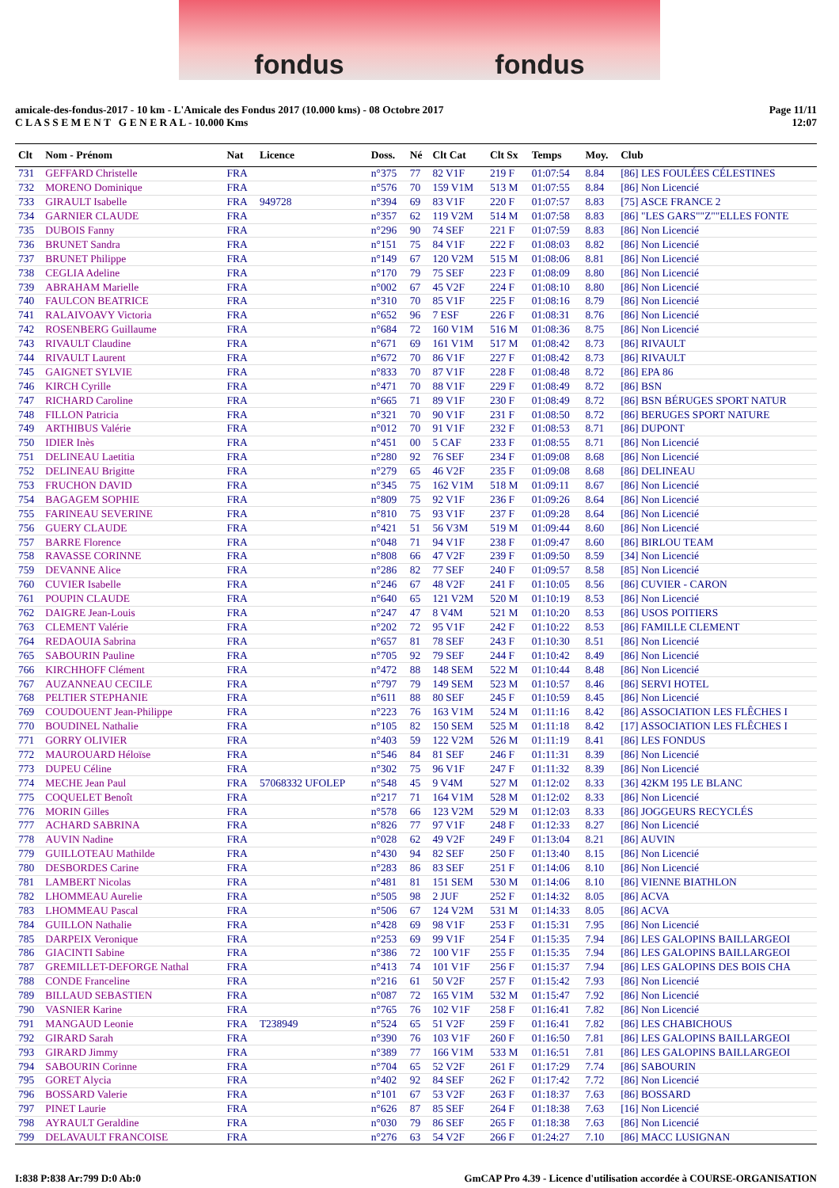fondus fondus
amicale-des-fondus-2017 - 10 km - L'Amicale des Fondus 2017 (10.000 kms) - 08 Octobre 2017
C L A S S E M E N T G E N E R A L - 10.000 Kms
Page 11/11
12:07
| Clt | Nom - Prénom | Nat | Licence | Doss. | Né | Clt Cat | Clt Sx | Temps | Moy. | Club |
| --- | --- | --- | --- | --- | --- | --- | --- | --- | --- | --- |
| 731 | GEFFARD Christelle | FRA | | n°375 | 77 | 82 V1F | 219 F | 01:07:54 | 8.84 | [86] LES FOULÉES CÉLESTINES |
| 732 | MORENO Dominique | FRA | | n°576 | 70 | 159 V1M | 513 M | 01:07:55 | 8.84 | [86] Non Licencié |
| 733 | GIRAULT Isabelle | FRA | 949728 | n°394 | 69 | 83 V1F | 220 F | 01:07:57 | 8.83 | [75] ASCE FRANCE 2 |
| 734 | GARNIER CLAUDE | FRA | | n°357 | 62 | 119 V2M | 514 M | 01:07:58 | 8.83 | [86] "LES GARS""Z""ELLES FONTE |
| 735 | DUBOIS Fanny | FRA | | n°296 | 90 | 74 SEF | 221 F | 01:07:59 | 8.83 | [86] Non Licencié |
| 736 | BRUNET Sandra | FRA | | n°151 | 75 | 84 V1F | 222 F | 01:08:03 | 8.82 | [86] Non Licencié |
| 737 | BRUNET Philippe | FRA | | n°149 | 67 | 120 V2M | 515 M | 01:08:06 | 8.81 | [86] Non Licencié |
| 738 | CEGLIA Adeline | FRA | | n°170 | 79 | 75 SEF | 223 F | 01:08:09 | 8.80 | [86] Non Licencié |
| 739 | ABRAHAM Marielle | FRA | | n°002 | 67 | 45 V2F | 224 F | 01:08:10 | 8.80 | [86] Non Licencié |
| 740 | FAULCON BEATRICE | FRA | | n°310 | 70 | 85 V1F | 225 F | 01:08:16 | 8.79 | [86] Non Licencié |
| 741 | RALAIVOAVY Victoria | FRA | | n°652 | 96 | 7 ESF | 226 F | 01:08:31 | 8.76 | [86] Non Licencié |
| 742 | ROSENBERG Guillaume | FRA | | n°684 | 72 | 160 V1M | 516 M | 01:08:36 | 8.75 | [86] Non Licencié |
| 743 | RIVAULT Claudine | FRA | | n°671 | 69 | 161 V1M | 517 M | 01:08:42 | 8.73 | [86] RIVAULT |
| 744 | RIVAULT Laurent | FRA | | n°672 | 70 | 86 V1F | 227 F | 01:08:42 | 8.73 | [86] RIVAULT |
| 745 | GAIGNET SYLVIE | FRA | | n°833 | 70 | 87 V1F | 228 F | 01:08:48 | 8.72 | [86] EPA 86 |
| 746 | KIRCH Cyrille | FRA | | n°471 | 70 | 88 V1F | 229 F | 01:08:49 | 8.72 | [86] BSN |
| 747 | RICHARD Caroline | FRA | | n°665 | 71 | 89 V1F | 230 F | 01:08:49 | 8.72 | [86] BSN BÉRUGES SPORT NATUR |
| 748 | FILLON Patricia | FRA | | n°321 | 70 | 90 V1F | 231 F | 01:08:50 | 8.72 | [86] BERUGES SPORT NATURE |
| 749 | ARTHIBUS Valérie | FRA | | n°012 | 70 | 91 V1F | 232 F | 01:08:53 | 8.71 | [86] DUPONT |
| 750 | IDIER Inès | FRA | | n°451 | 00 | 5 CAF | 233 F | 01:08:55 | 8.71 | [86] Non Licencié |
| 751 | DELINEAU Laetitia | FRA | | n°280 | 92 | 76 SEF | 234 F | 01:09:08 | 8.68 | [86] Non Licencié |
| 752 | DELINEAU Brigitte | FRA | | n°279 | 65 | 46 V2F | 235 F | 01:09:08 | 8.68 | [86] DELINEAU |
| 753 | FRUCHON DAVID | FRA | | n°345 | 75 | 162 V1M | 518 M | 01:09:11 | 8.67 | [86] Non Licencié |
| 754 | BAGAGEM SOPHIE | FRA | | n°809 | 75 | 92 V1F | 236 F | 01:09:26 | 8.64 | [86] Non Licencié |
| 755 | FARINEAU SEVERINE | FRA | | n°810 | 75 | 93 V1F | 237 F | 01:09:28 | 8.64 | [86] Non Licencié |
| 756 | GUERY CLAUDE | FRA | | n°421 | 51 | 56 V3M | 519 M | 01:09:44 | 8.60 | [86] Non Licencié |
| 757 | BARRE Florence | FRA | | n°048 | 71 | 94 V1F | 238 F | 01:09:47 | 8.60 | [86] BIRLOU TEAM |
| 758 | RAVASSE CORINNE | FRA | | n°808 | 66 | 47 V2F | 239 F | 01:09:50 | 8.59 | [34] Non Licencié |
| 759 | DEVANNE Alice | FRA | | n°286 | 82 | 77 SEF | 240 F | 01:09:57 | 8.58 | [85] Non Licencié |
| 760 | CUVIER Isabelle | FRA | | n°246 | 67 | 48 V2F | 241 F | 01:10:05 | 8.56 | [86] CUVIER - CARON |
| 761 | POUPIN CLAUDE | FRA | | n°640 | 65 | 121 V2M | 520 M | 01:10:19 | 8.53 | [86] Non Licencié |
| 762 | DAIGRE Jean-Louis | FRA | | n°247 | 47 | 8 V4M | 521 M | 01:10:20 | 8.53 | [86] USOS POITIERS |
| 763 | CLEMENT Valérie | FRA | | n°202 | 72 | 95 V1F | 242 F | 01:10:22 | 8.53 | [86] FAMILLE CLEMENT |
| 764 | REDAOUIA Sabrina | FRA | | n°657 | 81 | 78 SEF | 243 F | 01:10:30 | 8.51 | [86] Non Licencié |
| 765 | SABOURIN Pauline | FRA | | n°705 | 92 | 79 SEF | 244 F | 01:10:42 | 8.49 | [86] Non Licencié |
| 766 | KIRCHHOFF Clément | FRA | | n°472 | 88 | 148 SEM | 522 M | 01:10:44 | 8.48 | [86] Non Licencié |
| 767 | AUZANNEAU CECILE | FRA | | n°797 | 79 | 149 SEM | 523 M | 01:10:57 | 8.46 | [86] SERVI HOTEL |
| 768 | PELTIER STEPHANIE | FRA | | n°611 | 88 | 80 SEF | 245 F | 01:10:59 | 8.45 | [86] Non Licencié |
| 769 | COUDOUENT Jean-Philippe | FRA | | n°223 | 76 | 163 V1M | 524 M | 01:11:16 | 8.42 | [86] ASSOCIATION LES FLÊCHES I |
| 770 | BOUDINEL Nathalie | FRA | | n°105 | 82 | 150 SEM | 525 M | 01:11:18 | 8.42 | [17] ASSOCIATION LES FLÊCHES I |
| 771 | GORRY OLIVIER | FRA | | n°403 | 59 | 122 V2M | 526 M | 01:11:19 | 8.41 | [86] LES FONDUS |
| 772 | MAUROUARD Héloïse | FRA | | n°546 | 84 | 81 SEF | 246 F | 01:11:31 | 8.39 | [86] Non Licencié |
| 773 | DUPEU Céline | FRA | | n°302 | 75 | 96 V1F | 247 F | 01:11:32 | 8.39 | [86] Non Licencié |
| 774 | MECHE Jean Paul | FRA | 57068332 UFOLEP | n°548 | 45 | 9 V4M | 527 M | 01:12:02 | 8.33 | [36] 42KM 195 LE BLANC |
| 775 | COQUELET Benoît | FRA | | n°217 | 71 | 164 V1M | 528 M | 01:12:02 | 8.33 | [86] Non Licencié |
| 776 | MORIN Gilles | FRA | | n°578 | 66 | 123 V2M | 529 M | 01:12:03 | 8.33 | [86] JOGGEURS RECYCLÉS |
| 777 | ACHARD SABRINA | FRA | | n°826 | 77 | 97 V1F | 248 F | 01:12:33 | 8.27 | [86] Non Licencié |
| 778 | AUVIN Nadine | FRA | | n°028 | 62 | 49 V2F | 249 F | 01:13:04 | 8.21 | [86] AUVIN |
| 779 | GUILLOTEAU Mathilde | FRA | | n°430 | 94 | 82 SEF | 250 F | 01:13:40 | 8.15 | [86] Non Licencié |
| 780 | DESBORDES Carine | FRA | | n°283 | 86 | 83 SEF | 251 F | 01:14:06 | 8.10 | [86] Non Licencié |
| 781 | LAMBERT Nicolas | FRA | | n°481 | 81 | 151 SEM | 530 M | 01:14:06 | 8.10 | [86] VIENNE BIATHLON |
| 782 | LHOMMEAU Aurelie | FRA | | n°505 | 98 | 2 JUF | 252 F | 01:14:32 | 8.05 | [86] ACVA |
| 783 | LHOMMEAU Pascal | FRA | | n°506 | 67 | 124 V2M | 531 M | 01:14:33 | 8.05 | [86] ACVA |
| 784 | GUILLON Nathalie | FRA | | n°428 | 69 | 98 V1F | 253 F | 01:15:31 | 7.95 | [86] Non Licencié |
| 785 | DARPEIX Veronique | FRA | | n°253 | 69 | 99 V1F | 254 F | 01:15:35 | 7.94 | [86] LES GALOPINS BAILLARGEOI |
| 786 | GIACINTI Sabine | FRA | | n°386 | 72 | 100 V1F | 255 F | 01:15:35 | 7.94 | [86] LES GALOPINS BAILLARGEOI |
| 787 | GREMILLET-DEFORGE Nathal | FRA | | n°413 | 74 | 101 V1F | 256 F | 01:15:37 | 7.94 | [86] LES GALOPINS DES BOIS CHA |
| 788 | CONDE Franceline | FRA | | n°216 | 61 | 50 V2F | 257 F | 01:15:42 | 7.93 | [86] Non Licencié |
| 789 | BILLAUD SEBASTIEN | FRA | | n°087 | 72 | 165 V1M | 532 M | 01:15:47 | 7.92 | [86] Non Licencié |
| 790 | VASNIER Karine | FRA | | n°765 | 76 | 102 V1F | 258 F | 01:16:41 | 7.82 | [86] Non Licencié |
| 791 | MANGAUD Leonie | FRA | T238949 | n°524 | 65 | 51 V2F | 259 F | 01:16:41 | 7.82 | [86] LES CHABICHOUS |
| 792 | GIRARD Sarah | FRA | | n°390 | 76 | 103 V1F | 260 F | 01:16:50 | 7.81 | [86] LES GALOPINS BAILLARGEOI |
| 793 | GIRARD Jimmy | FRA | | n°389 | 77 | 166 V1M | 533 M | 01:16:51 | 7.81 | [86] LES GALOPINS BAILLARGEOI |
| 794 | SABOURIN Corinne | FRA | | n°704 | 65 | 52 V2F | 261 F | 01:17:29 | 7.74 | [86] SABOURIN |
| 795 | GORET Alycia | FRA | | n°402 | 92 | 84 SEF | 262 F | 01:17:42 | 7.72 | [86] Non Licencié |
| 796 | BOSSARD Valerie | FRA | | n°101 | 67 | 53 V2F | 263 F | 01:18:37 | 7.63 | [86] BOSSARD |
| 797 | PINET Laurie | FRA | | n°626 | 87 | 85 SEF | 264 F | 01:18:38 | 7.63 | [16] Non Licencié |
| 798 | AYRAULT Geraldine | FRA | | n°030 | 79 | 86 SEF | 265 F | 01:18:38 | 7.63 | [86] Non Licencié |
| 799 | DELAVAULT FRANCOISE | FRA | | n°276 | 63 | 54 V2F | 266 F | 01:24:27 | 7.10 | [86] MACC LUSIGNAN |
I:838 P:838 Ar:799 D:0 Ab:0 GmCAP Pro 4.39 - Licence d'utilisation accordée à COURSE-ORGANISATION